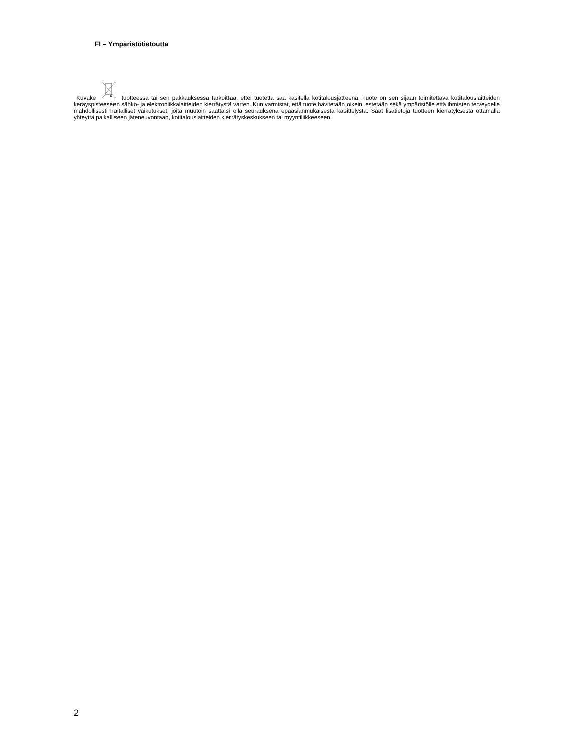FI – Ympäristötietoutta
Kuvake tuotteessa tai sen pakkauksessa tarkoittaa, ettei tuotetta saa käsitellä kotitalousjätteenä. Tuote on sen sijaan toimitettava kotitalouslaitteiden keräyspisteeseen sähkö- ja elektroniikkalaitteiden kierrätystä varten. Kun varmistat, että tuote hävitetään oikein, estetään sekä ympäristölle että ihmisten terveydelle mahdollisesti haitalliset vaikutukset, joita muutoin saattaisi olla seurauksena epäasianmukaisesta käsittelystä. Saat lisätietoja tuotteen kierrätyksestä ottamalla yhteyttä paikalliseen jäteneuvontaan, kotitalouslaitteiden kierrätyskeskukseen tai myyntiliikkeeseen.
2